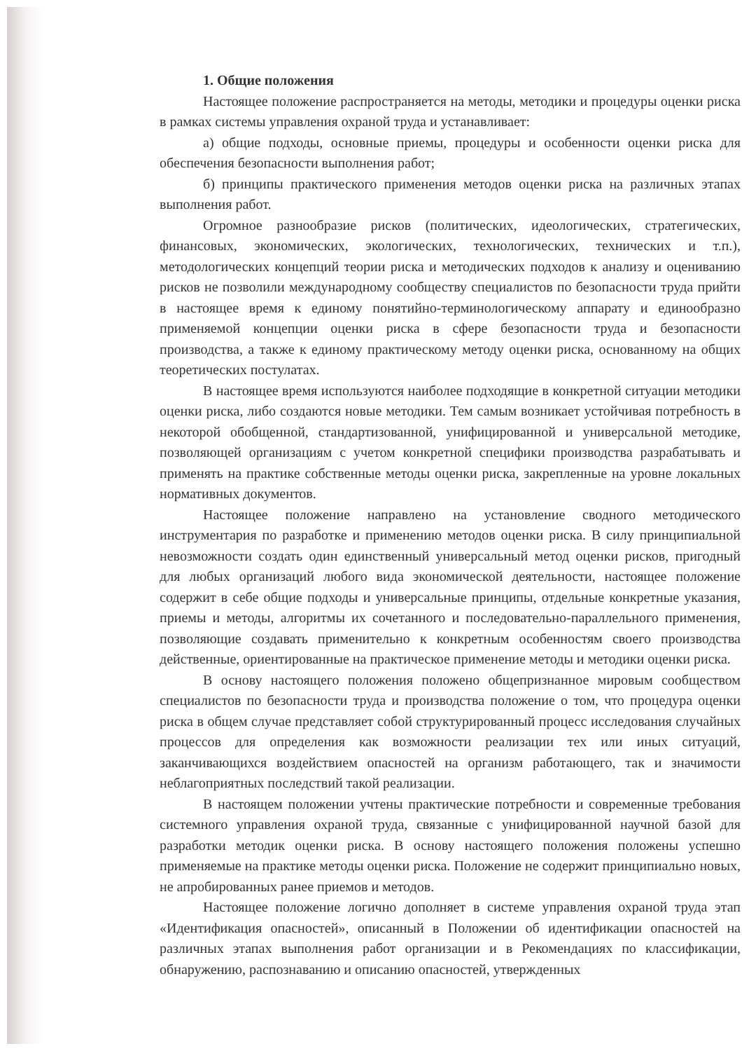1. Общие положения
Настоящее положение распространяется на методы, методики и процедуры оценки риска в рамках системы управления охраной труда и устанавливает:
а) общие подходы, основные приемы, процедуры и особенности оценки риска для обеспечения безопасности выполнения работ;
б) принципы практического применения методов оценки риска на различных этапах выполнения работ.
Огромное разнообразие рисков (политических, идеологических, стратегических, финансовых, экономических, экологических, технологических, технических и т.п.), методологических концепций теории риска и методических подходов к анализу и оцениванию рисков не позволили международному сообществу специалистов по безопасности труда прийти в настоящее время к единому понятийно-терминологическому аппарату и единообразно применяемой концепции оценки риска в сфере безопасности труда и безопасности производства, а также к единому практическому методу оценки риска, основанному на общих теоретических постулатах.
В настоящее время используются наиболее подходящие в конкретной ситуации методики оценки риска, либо создаются новые методики. Тем самым возникает устойчивая потребность в некоторой обобщенной, стандартизованной, унифицированной и универсальной методике, позволяющей организациям с учетом конкретной специфики производства разрабатывать и применять на практике собственные методы оценки риска, закрепленные на уровне локальных нормативных документов.
Настоящее положение направлено на установление сводного методического инструментария по разработке и применению методов оценки риска. В силу принципиальной невозможности создать один единственный универсальный метод оценки рисков, пригодный для любых организаций любого вида экономической деятельности, настоящее положение содержит в себе общие подходы и универсальные принципы, отдельные конкретные указания, приемы и методы, алгоритмы их сочетанного и последовательно-параллельного применения, позволяющие создавать применительно к конкретным особенностям своего производства действенные, ориентированные на практическое применение методы и методики оценки риска.
В основу настоящего положения положено общепризнанное мировым сообществом специалистов по безопасности труда и производства положение о том, что процедура оценки риска в общем случае представляет собой структурированный процесс исследования случайных процессов для определения как возможности реализации тех или иных ситуаций, заканчивающихся воздействием опасностей на организм работающего, так и значимости неблагоприятных последствий такой реализации.
В настоящем положении учтены практические потребности и современные требования системного управления охраной труда, связанные с унифицированной научной базой для разработки методик оценки риска. В основу настоящего положения положены успешно применяемые на практике методы оценки риска. Положение не содержит принципиально новых, не апробированных ранее приемов и методов.
Настоящее положение логично дополняет в системе управления охраной труда этап «Идентификация опасностей», описанный в Положении об идентификации опасностей на различных этапах выполнения работ организации и в Рекомендациях по классификации, обнаружению, распознаванию и описанию опасностей, утвержденных